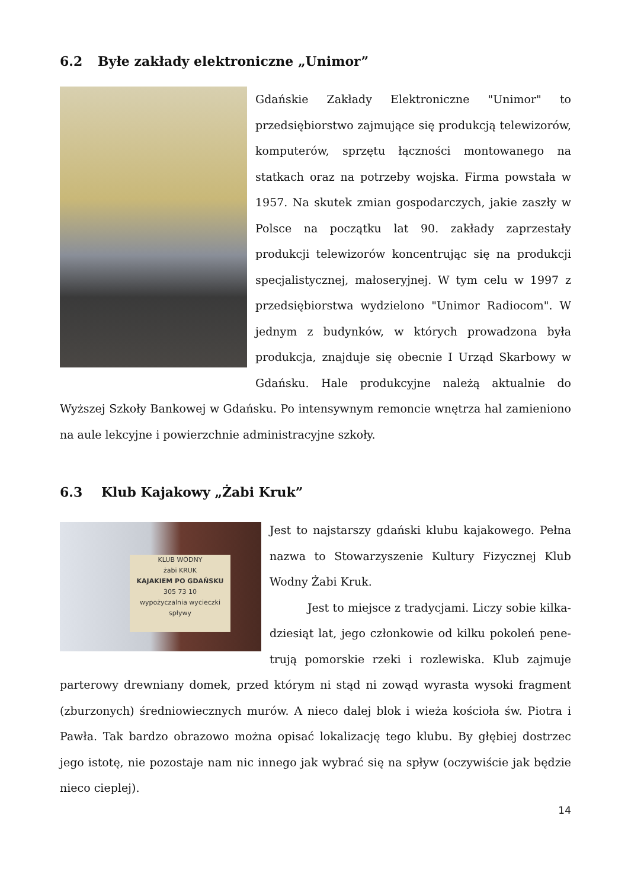6.2 Byłe zakłady elektroniczne „Unimor”
Gdańskie Zakłady Elektroniczne "Unimor" to przedsiębiorstwo zajmujące się produkcją telewizorów, komputerów, sprzętu łączności montowanego na statkach oraz na potrzeby wojska. Firma powstała w 1957. Na skutek zmian gospodarczych, jakie zaszły w Polsce na początku lat 90. zakłady zaprzestały produkcji telewizorów koncentrując się na produkcji specjalistycznej, małoseryjnej. W tym celu w 1997 z przedsiębiorstwa wydzielono "Unimor Radiocom". W jednym z budynków, w których prowadzona była produkcja, znajduje się obecnie I Urząd Skarbowy w Gdańsku. Hale produkcyjne należą aktualnie do Wyższej Szkoły Bankowej w Gdańsku. Po intensywnym remoncie wnętrza hal zamieniono na aule lekcyjne i powierzchnie administracyjne szkoły.
6.3 Klub Kajakowy „Żabi Kruk”
KLUB WODNY
żabi KRUK
KAJAKIEM PO GDAŃSKU
305 73 10
wypożyczalnia wycieczki spływy
Jest to najstarszy gdański klubu kajakowego. Pełna nazwa to Stowarzyszenie Kultury Fizycznej Klub Wodny Żabi Kruk.
Jest to miejsce z tradycjami. Liczy sobie kilka­dziesiąt lat, jego członkowie od kilku pokoleń pene­trują pomorskie rzeki i rozlewiska. Klub zajmuje par­terowy drewniany domek, przed którym ni stąd ni zowąd wyrasta wysoki fragment (zbu­rzonych) średniowiecznych murów. A nieco dalej blok i wieża kościoła św. Piotra i Pawła. Tak bardzo obrazowo można opisać lokalizację tego klubu. By głębiej dostrzec jego istotę, nie pozostaje nam nic innego jak wybrać się na spływ (oczywiście jak będzie nieco cieplej).
14